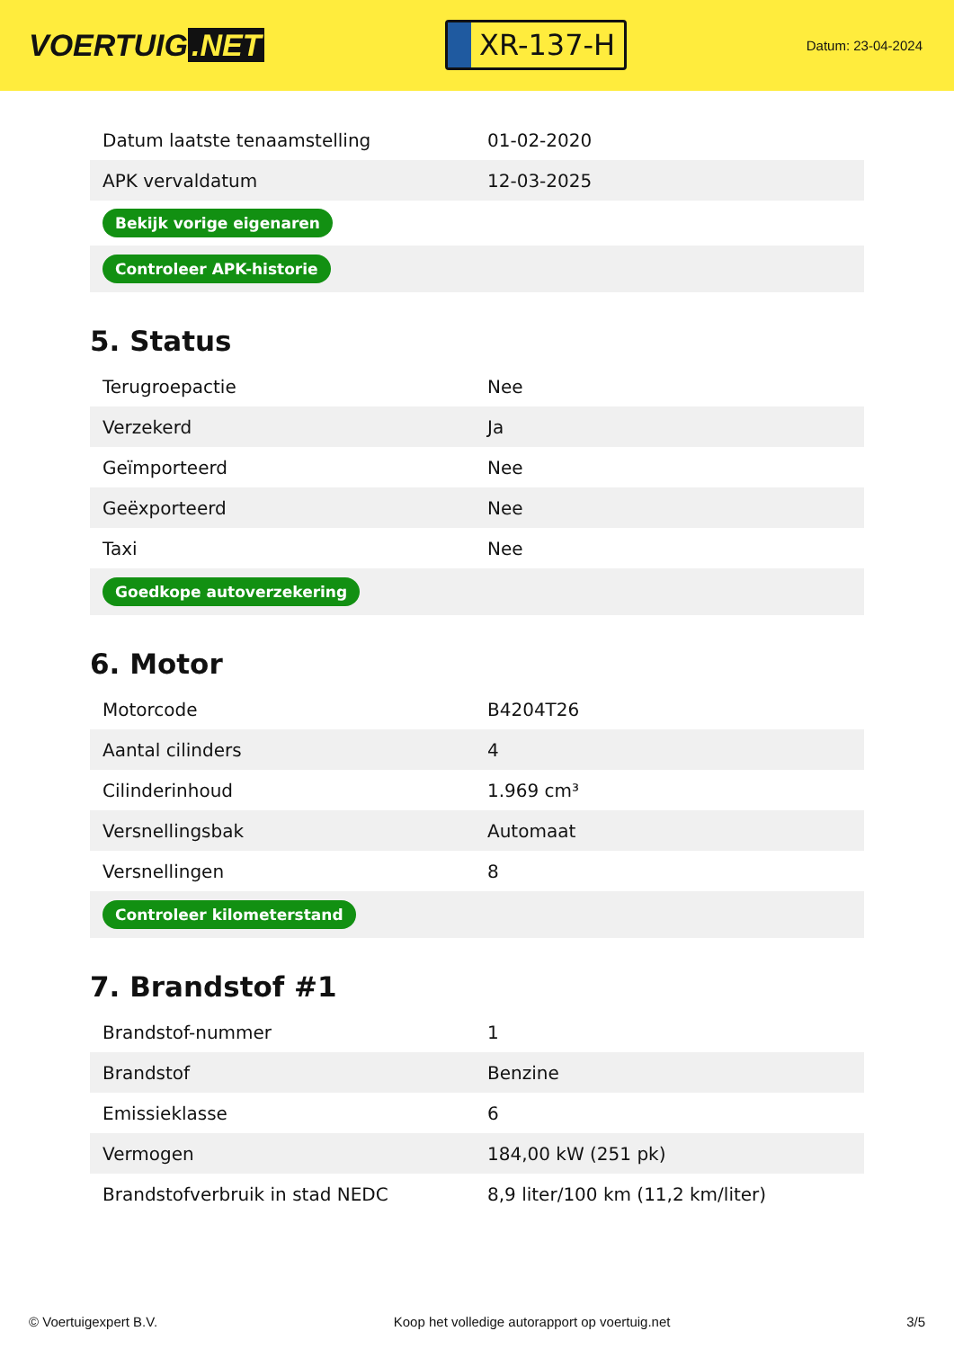VOERTUIG.NET
XR-137-H
Datum: 23-04-2024
| Datum laatste tenaamstelling | 01-02-2020 |
| APK vervaldatum | 12-03-2025 |
| Bekijk vorige eigenaren | |
| Controleer APK-historie | |
5. Status
| Terugroepactie | Nee |
| Verzekerd | Ja |
| Geïmporteerd | Nee |
| Geëxporteerd | Nee |
| Taxi | Nee |
| Goedkope autoverzekering | |
6. Motor
| Motorcode | B4204T26 |
| Aantal cilinders | 4 |
| Cilinderinhoud | 1.969 cm³ |
| Versnellingsbak | Automaat |
| Versnellingen | 8 |
| Controleer kilometerstand | |
7. Brandstof #1
| Brandstof-nummer | 1 |
| Brandstof | Benzine |
| Emissieklasse | 6 |
| Vermogen | 184,00 kW (251 pk) |
| Brandstofverbruik in stad NEDC | 8,9 liter/100 km (11,2 km/liter) |
© Voertuigexpert B.V. Koop het volledige autorapport op voertuig.net 3/5